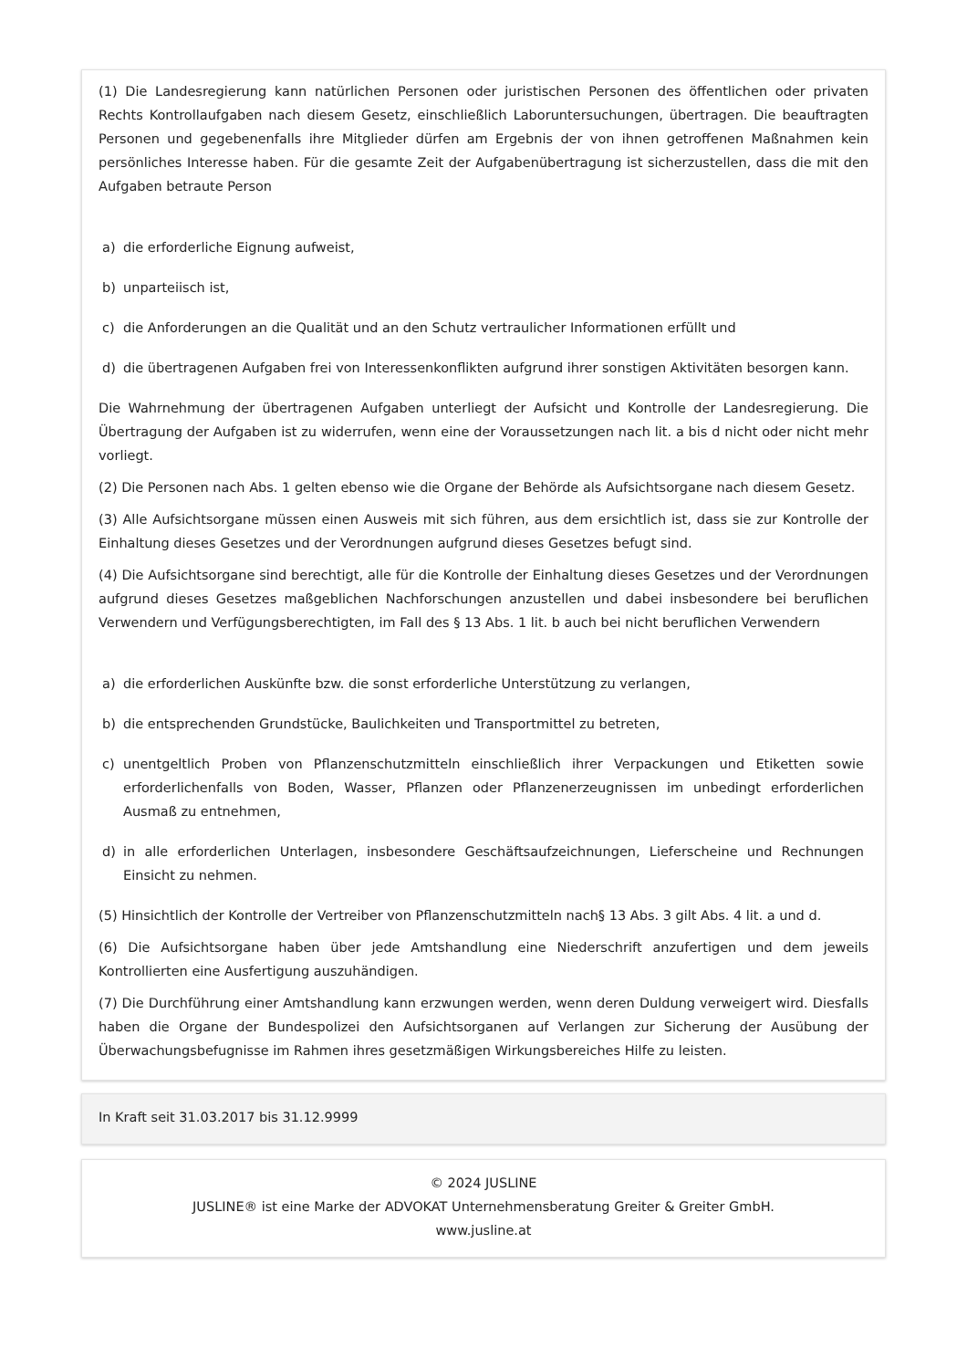(1) Die Landesregierung kann natürlichen Personen oder juristischen Personen des öffentlichen oder privaten Rechts Kontrollaufgaben nach diesem Gesetz, einschließlich Laboruntersuchungen, übertragen. Die beauftragten Personen und gegebenenfalls ihre Mitglieder dürfen am Ergebnis der von ihnen getroffenen Maßnahmen kein persönliches Interesse haben. Für die gesamte Zeit der Aufgabenübertragung ist sicherzustellen, dass die mit den Aufgaben betraute Person
a) die erforderliche Eignung aufweist,
b) unparteiisch ist,
c) die Anforderungen an die Qualität und an den Schutz vertraulicher Informationen erfüllt und
d) die übertragenen Aufgaben frei von Interessenkonflikten aufgrund ihrer sonstigen Aktivitäten besorgen kann.
Die Wahrnehmung der übertragenen Aufgaben unterliegt der Aufsicht und Kontrolle der Landesregierung. Die Übertragung der Aufgaben ist zu widerrufen, wenn eine der Voraussetzungen nach lit. a bis d nicht oder nicht mehr vorliegt.
(2) Die Personen nach Abs. 1 gelten ebenso wie die Organe der Behörde als Aufsichtsorgane nach diesem Gesetz.
(3) Alle Aufsichtsorgane müssen einen Ausweis mit sich führen, aus dem ersichtlich ist, dass sie zur Kontrolle der Einhaltung dieses Gesetzes und der Verordnungen aufgrund dieses Gesetzes befugt sind.
(4) Die Aufsichtsorgane sind berechtigt, alle für die Kontrolle der Einhaltung dieses Gesetzes und der Verordnungen aufgrund dieses Gesetzes maßgeblichen Nachforschungen anzustellen und dabei insbesondere bei beruflichen Verwendern und Verfügungsberechtigten, im Fall des § 13 Abs. 1 lit. b auch bei nicht beruflichen Verwendern
a) die erforderlichen Auskünfte bzw. die sonst erforderliche Unterstützung zu verlangen,
b) die entsprechenden Grundstücke, Baulichkeiten und Transportmittel zu betreten,
c) unentgeltlich Proben von Pflanzenschutzmitteln einschließlich ihrer Verpackungen und Etiketten sowie erforderlichenfalls von Boden, Wasser, Pflanzen oder Pflanzenerzeugnissen im unbedingt erforderlichen Ausmaß zu entnehmen,
d) in alle erforderlichen Unterlagen, insbesondere Geschäftsaufzeichnungen, Lieferscheine und Rechnungen Einsicht zu nehmen.
(5) Hinsichtlich der Kontrolle der Vertreiber von Pflanzenschutzmitteln nach§ 13 Abs. 3 gilt Abs. 4 lit. a und d.
(6) Die Aufsichtsorgane haben über jede Amtshandlung eine Niederschrift anzufertigen und dem jeweils Kontrollierten eine Ausfertigung auszuhändigen.
(7) Die Durchführung einer Amtshandlung kann erzwungen werden, wenn deren Duldung verweigert wird. Diesfalls haben die Organe der Bundespolizei den Aufsichtsorganen auf Verlangen zur Sicherung der Ausübung der Überwachungsbefugnisse im Rahmen ihres gesetzmäßigen Wirkungsbereiches Hilfe zu leisten.
In Kraft seit 31.03.2017 bis 31.12.9999
© 2024 JUSLINE
JUSLINE® ist eine Marke der ADVOKAT Unternehmensberatung Greiter & Greiter GmbH.
www.jusline.at